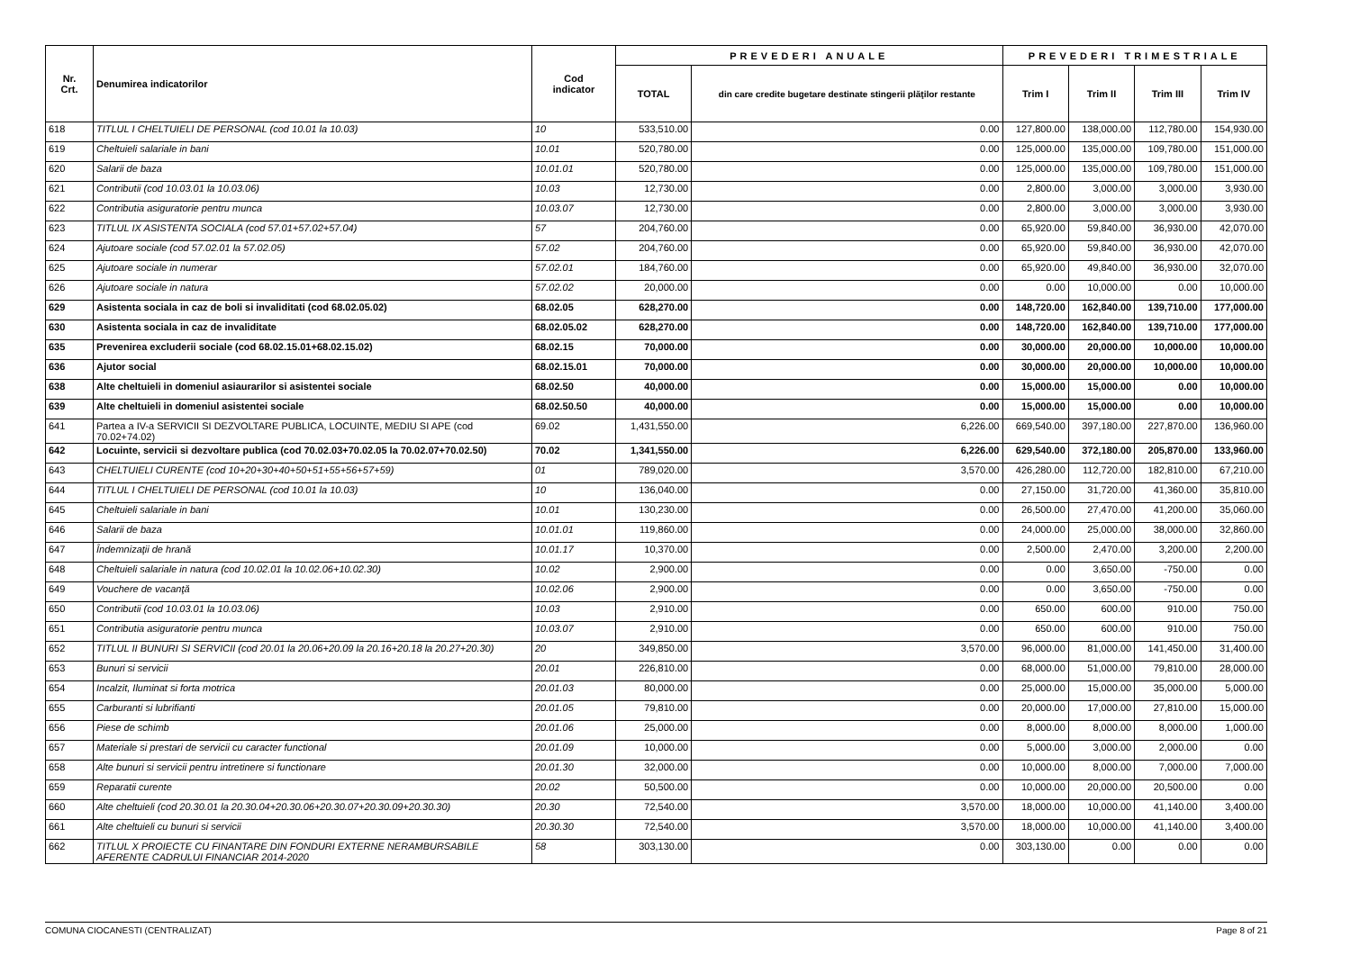| Nr. Crt. | Denumirea indicatorilor | Cod indicator | PREVEDERI ANUALE | | PREVEDERI TRIMESTRIALE | | | |
| --- | --- | --- | --- | --- | --- | --- | --- | --- |
| | | | TOTAL | din care credite bugetare destinate stingerii plăţilor restante | Trim I | Trim II | Trim III | Trim IV |
| 618 | TITLUL I CHELTUIELI DE PERSONAL (cod 10.01 la 10.03) | 10 | 533,510.00 | 0.00 | 127,800.00 | 138,000.00 | 112,780.00 | 154,930.00 |
| 619 | Cheltuieli salariale in bani | 10.01 | 520,780.00 | 0.00 | 125,000.00 | 135,000.00 | 109,780.00 | 151,000.00 |
| 620 | Salarii de baza | 10.01.01 | 520,780.00 | 0.00 | 125,000.00 | 135,000.00 | 109,780.00 | 151,000.00 |
| 621 | Contributii (cod 10.03.01 la 10.03.06) | 10.03 | 12,730.00 | 0.00 | 2,800.00 | 3,000.00 | 3,000.00 | 3,930.00 |
| 622 | Contributia asiguratorie pentru munca | 10.03.07 | 12,730.00 | 0.00 | 2,800.00 | 3,000.00 | 3,000.00 | 3,930.00 |
| 623 | TITLUL IX ASISTENTA SOCIALA (cod 57.01+57.02+57.04) | 57 | 204,760.00 | 0.00 | 65,920.00 | 59,840.00 | 36,930.00 | 42,070.00 |
| 624 | Ajutoare sociale (cod 57.02.01 la 57.02.05) | 57.02 | 204,760.00 | 0.00 | 65,920.00 | 59,840.00 | 36,930.00 | 42,070.00 |
| 625 | Ajutoare sociale in numerar | 57.02.01 | 184,760.00 | 0.00 | 65,920.00 | 49,840.00 | 36,930.00 | 32,070.00 |
| 626 | Ajutoare sociale in natura | 57.02.02 | 20,000.00 | 0.00 | 0.00 | 10,000.00 | 0.00 | 10,000.00 |
| 629 | Asistenta sociala in caz de boli si invaliditati (cod 68.02.05.02) | 68.02.05 | 628,270.00 | 0.00 | 148,720.00 | 162,840.00 | 139,710.00 | 177,000.00 |
| 630 | Asistenta sociala in caz de invaliditate | 68.02.05.02 | 628,270.00 | 0.00 | 148,720.00 | 162,840.00 | 139,710.00 | 177,000.00 |
| 635 | Prevenirea excluderii sociale (cod 68.02.15.01+68.02.15.02) | 68.02.15 | 70,000.00 | 0.00 | 30,000.00 | 20,000.00 | 10,000.00 | 10,000.00 |
| 636 | Ajutor social | 68.02.15.01 | 70,000.00 | 0.00 | 30,000.00 | 20,000.00 | 10,000.00 | 10,000.00 |
| 638 | Alte cheltuieli in domeniul asiaurarilor si asistentei sociale | 68.02.50 | 40,000.00 | 0.00 | 15,000.00 | 15,000.00 | 0.00 | 10,000.00 |
| 639 | Alte cheltuieli in domeniul asistentei sociale | 68.02.50.50 | 40,000.00 | 0.00 | 15,000.00 | 15,000.00 | 0.00 | 10,000.00 |
| 641 | Partea a IV-a SERVICII SI DEZVOLTARE PUBLICA, LOCUINTE, MEDIU SI APE (cod 70.02+74.02) | 69.02 | 1,431,550.00 | 6,226.00 | 669,540.00 | 397,180.00 | 227,870.00 | 136,960.00 |
| 642 | Locuinte, servicii si dezvoltare publica (cod 70.02.03+70.02.05 la 70.02.07+70.02.50) | 70.02 | 1,341,550.00 | 6,226.00 | 629,540.00 | 372,180.00 | 205,870.00 | 133,960.00 |
| 643 | CHELTUIELI CURENTE (cod 10+20+30+40+50+51+55+56+57+59) | 01 | 789,020.00 | 3,570.00 | 426,280.00 | 112,720.00 | 182,810.00 | 67,210.00 |
| 644 | TITLUL I CHELTUIELI DE PERSONAL (cod 10.01 la 10.03) | 10 | 136,040.00 | 0.00 | 27,150.00 | 31,720.00 | 41,360.00 | 35,810.00 |
| 645 | Cheltuieli salariale in bani | 10.01 | 130,230.00 | 0.00 | 26,500.00 | 27,470.00 | 41,200.00 | 35,060.00 |
| 646 | Salarii de baza | 10.01.01 | 119,860.00 | 0.00 | 24,000.00 | 25,000.00 | 38,000.00 | 32,860.00 |
| 647 | Îndemnizaţii de hrană | 10.01.17 | 10,370.00 | 0.00 | 2,500.00 | 2,470.00 | 3,200.00 | 2,200.00 |
| 648 | Cheltuieli salariale in natura (cod 10.02.01 la 10.02.06+10.02.30) | 10.02 | 2,900.00 | 0.00 | 0.00 | 3,650.00 | -750.00 | 0.00 |
| 649 | Vouchere de vacanţă | 10.02.06 | 2,900.00 | 0.00 | 0.00 | 3,650.00 | -750.00 | 0.00 |
| 650 | Contributii (cod 10.03.01 la 10.03.06) | 10.03 | 2,910.00 | 0.00 | 650.00 | 600.00 | 910.00 | 750.00 |
| 651 | Contributia asiguratorie pentru munca | 10.03.07 | 2,910.00 | 0.00 | 650.00 | 600.00 | 910.00 | 750.00 |
| 652 | TITLUL II BUNURI SI SERVICII (cod 20.01 la 20.06+20.09 la 20.16+20.18 la 20.27+20.30) | 20 | 349,850.00 | 3,570.00 | 96,000.00 | 81,000.00 | 141,450.00 | 31,400.00 |
| 653 | Bunuri si servicii | 20.01 | 226,810.00 | 0.00 | 68,000.00 | 51,000.00 | 79,810.00 | 28,000.00 |
| 654 | Incalzit, Iluminat si forta motrica | 20.01.03 | 80,000.00 | 0.00 | 25,000.00 | 15,000.00 | 35,000.00 | 5,000.00 |
| 655 | Carburanti si lubrifianti | 20.01.05 | 79,810.00 | 0.00 | 20,000.00 | 17,000.00 | 27,810.00 | 15,000.00 |
| 656 | Piese de schimb | 20.01.06 | 25,000.00 | 0.00 | 8,000.00 | 8,000.00 | 8,000.00 | 1,000.00 |
| 657 | Materiale si prestari de servicii cu caracter functional | 20.01.09 | 10,000.00 | 0.00 | 5,000.00 | 3,000.00 | 2,000.00 | 0.00 |
| 658 | Alte bunuri si servicii pentru intretinere si functionare | 20.01.30 | 32,000.00 | 0.00 | 10,000.00 | 8,000.00 | 7,000.00 | 7,000.00 |
| 659 | Reparatii curente | 20.02 | 50,500.00 | 0.00 | 10,000.00 | 20,000.00 | 20,500.00 | 0.00 |
| 660 | Alte cheltuieli (cod 20.30.01 la 20.30.04+20.30.06+20.30.07+20.30.09+20.30.30) | 20.30 | 72,540.00 | 3,570.00 | 18,000.00 | 10,000.00 | 41,140.00 | 3,400.00 |
| 661 | Alte cheltuieli cu bunuri si servicii | 20.30.30 | 72,540.00 | 3,570.00 | 18,000.00 | 10,000.00 | 41,140.00 | 3,400.00 |
| 662 | TITLUL X PROIECTE CU FINANTARE DIN FONDURI EXTERNE NERAMBURSABILE AFERENTE CADRULUI FINANCIAR 2014-2020 | 58 | 303,130.00 | 0.00 | 303,130.00 | 0.00 | 0.00 | 0.00 |
COMUNA CIOCANESTI (CENTRALIZAT) Page 8 of 21